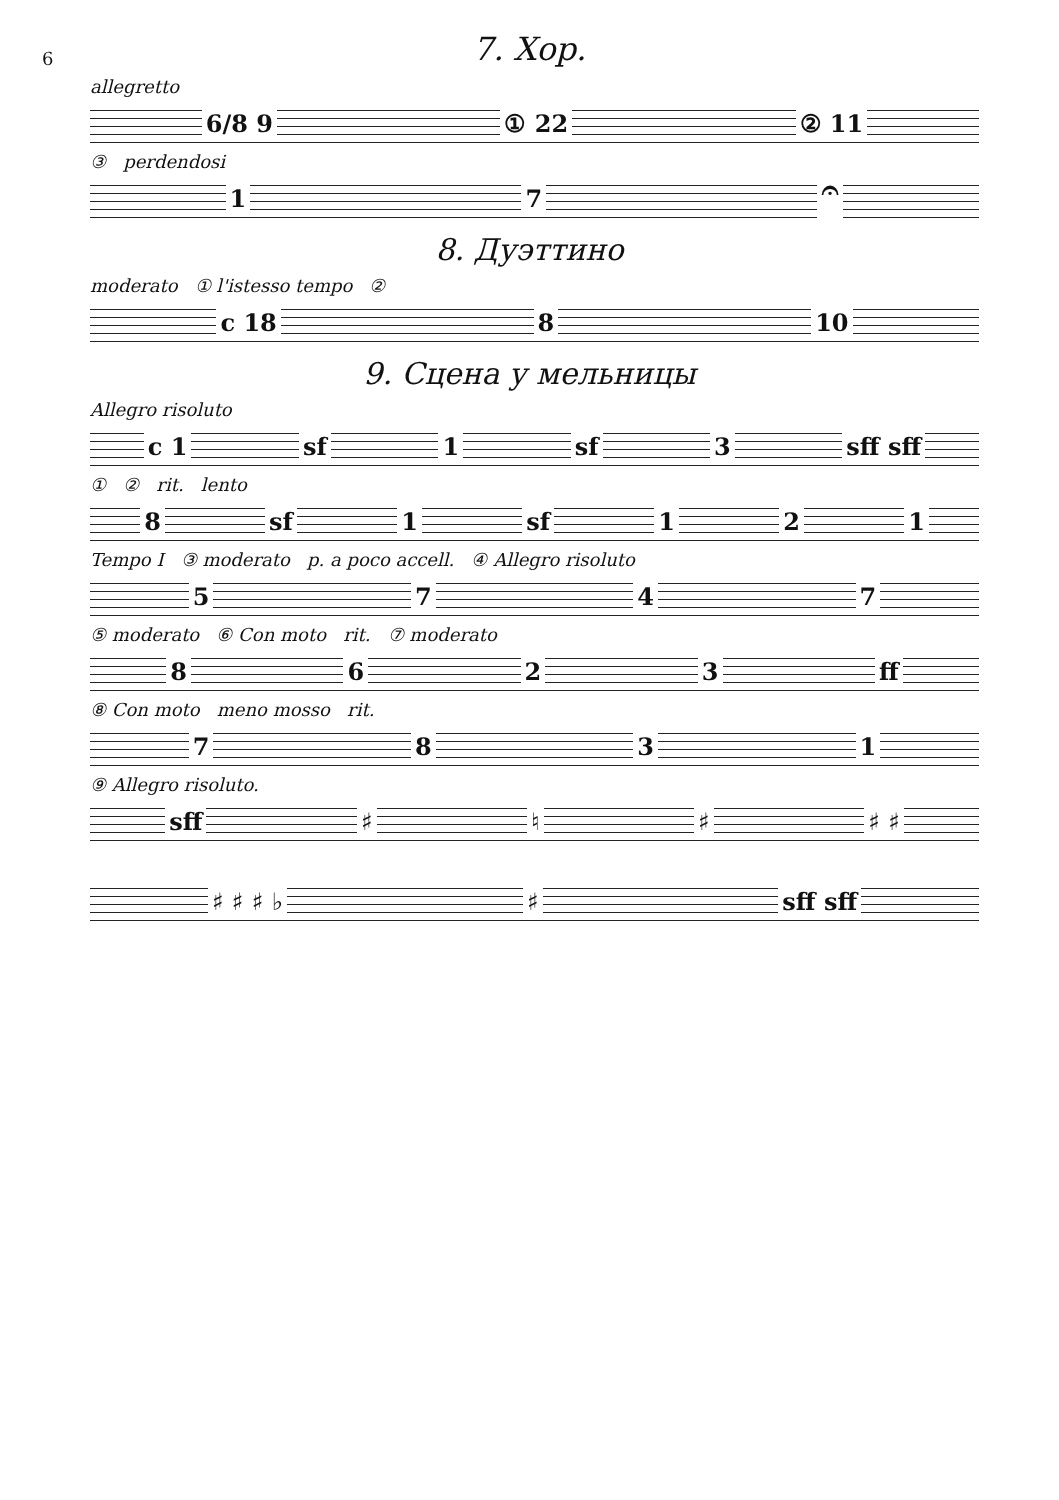6
7. Хор.
allegretto
6/8 9 ① 22 ② 11
③ perdendosi
17 𝄐
8. Дуэттино
moderato ① l'istesso tempo ②
c 18 8 10
9. Сцена у мельницы
Allegro risoluto
c 1 sf 1 sf 3 sff sff
① ② rit. lento
8 sf 1 sf 121
Tempo I ③ moderato p. a poco accell. ④ Allegro risoluto
5747
⑤ moderato ⑥ Con moto rit. ⑦ moderato
8623 ff
⑧ Con moto meno mosso rit.
7831
⑨ Allegro risoluto.
sff ♯ ♮ ♯ ♯ ♯
♯ ♯ ♯ ♭ ♯ sff sff